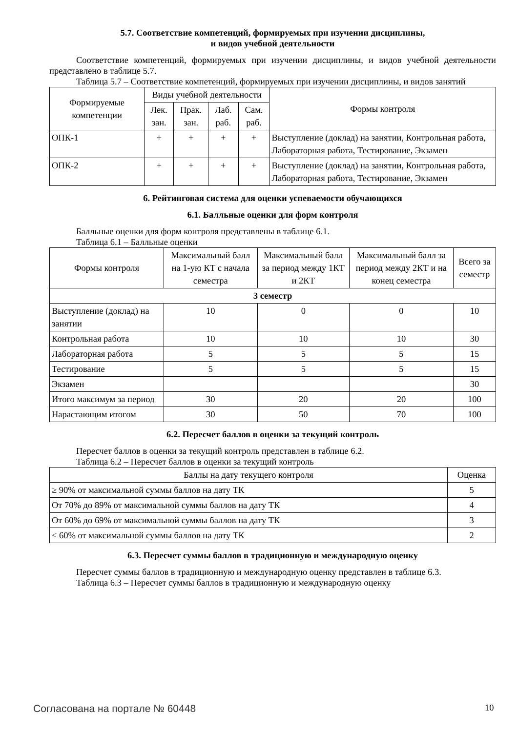5.7. Соответствие компетенций, формируемых при изучении дисциплины,
и видов учебной деятельности
Соответствие компетенций, формируемых при изучении дисциплины, и видов учебной деятельности представлено в таблице 5.7.
Таблица 5.7 – Соответствие компетенций, формируемых при изучении дисциплины, и видов занятий
| Формируемые компетенции | Виды учебной деятельности | | | | Формы контроля |
| --- | --- | --- | --- | --- | --- |
| | Лек. зан. | Прак. зан. | Лаб. раб. | Сам. раб. | |
| ОПК-1 | + | + | + | + | Выступление (доклад) на занятии, Контрольная работа, Лабораторная работа, Тестирование, Экзамен |
| ОПК-2 | + | + | + | + | Выступление (доклад) на занятии, Контрольная работа, Лабораторная работа, Тестирование, Экзамен |
6. Рейтинговая система для оценки успеваемости обучающихся
6.1. Балльные оценки для форм контроля
Балльные оценки для форм контроля представлены в таблице 6.1.
Таблица 6.1 – Балльные оценки
| Формы контроля | Максимальный балл на 1-ую КТ с начала семестра | Максимальный балл за период между 1КТ и 2КТ | Максимальный балл за период между 2КТ и на конец семестра | Всего за семестр |
| --- | --- | --- | --- | --- |
| 3 семестр | | | | |
| Выступление (доклад) на занятии | 10 | 0 | 0 | 10 |
| Контрольная работа | 10 | 10 | 10 | 30 |
| Лабораторная работа | 5 | 5 | 5 | 15 |
| Тестирование | 5 | 5 | 5 | 15 |
| Экзамен | | | | 30 |
| Итого максимум за период | 30 | 20 | 20 | 100 |
| Нарастающим итогом | 30 | 50 | 70 | 100 |
6.2. Пересчет баллов в оценки за текущий контроль
Пересчет баллов в оценки за текущий контроль представлен в таблице 6.2.
Таблица 6.2 – Пересчет баллов в оценки за текущий контроль
| Баллы на дату текущего контроля | Оценка |
| --- | --- |
| ≥ 90% от максимальной суммы баллов на дату ТК | 5 |
| От 70% до 89% от максимальной суммы баллов на дату ТК | 4 |
| От 60% до 69% от максимальной суммы баллов на дату ТК | 3 |
| < 60% от максимальной суммы баллов на дату ТК | 2 |
6.3. Пересчет суммы баллов в традиционную и международную оценку
Пересчет суммы баллов в традиционную и международную оценку представлен в таблице 6.3.
Таблица 6.3 – Пересчет суммы баллов в традиционную и международную оценку
Согласована на портале № 60448 10